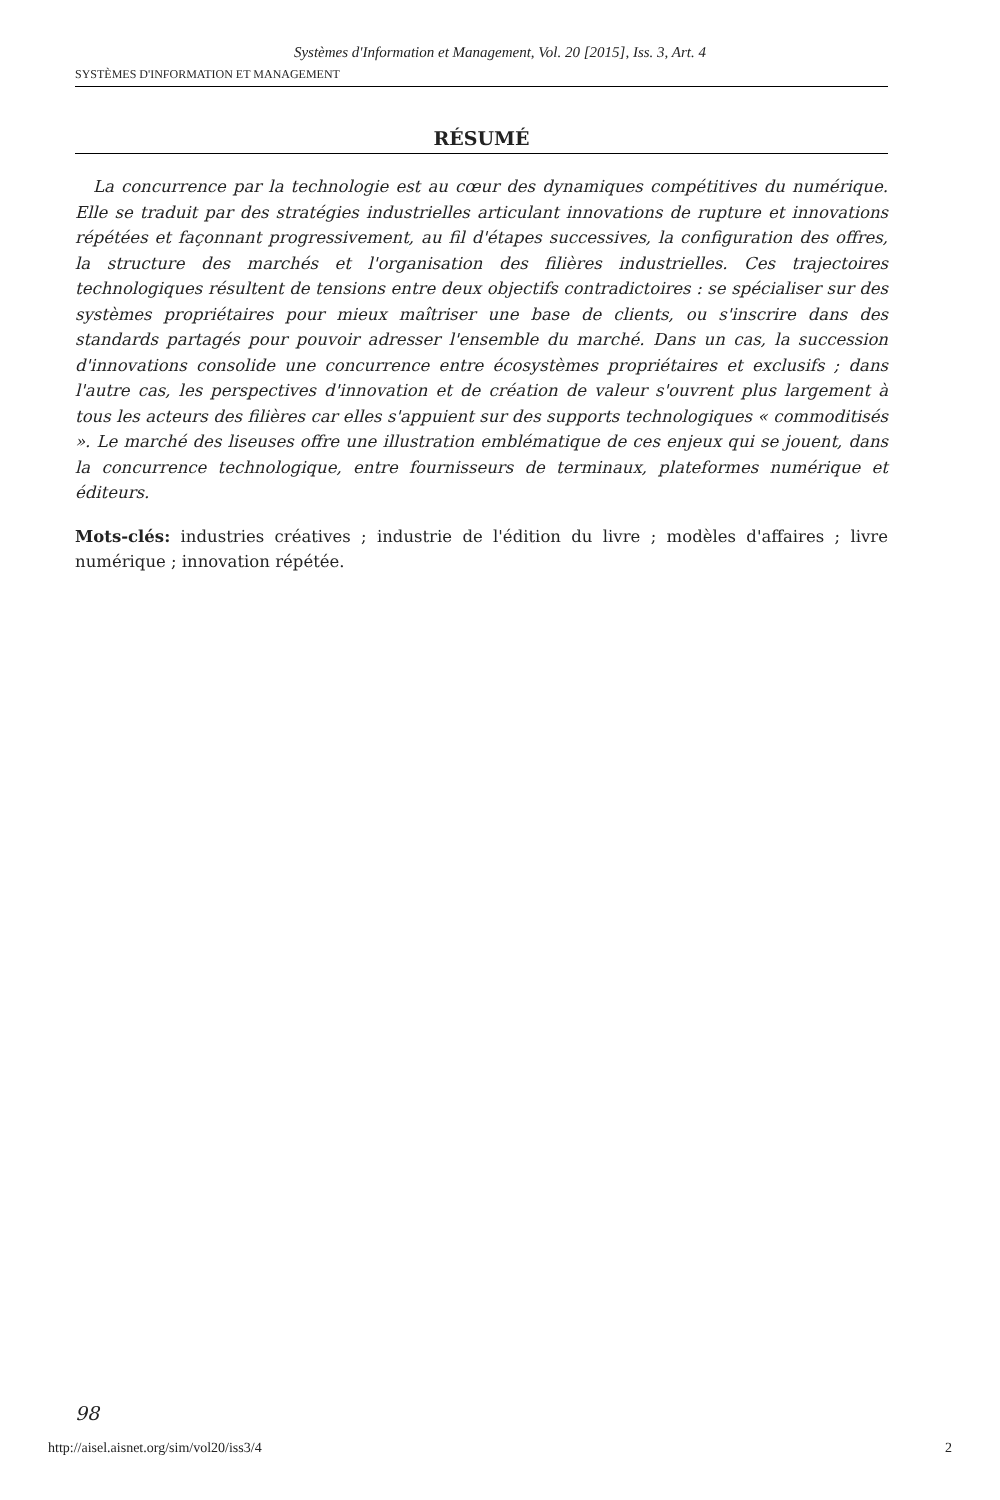Systèmes d'Information et Management, Vol. 20 [2015], Iss. 3, Art. 4
SYSTÈMES D'INFORMATION ET MANAGEMENT
RÉSUMÉ
La concurrence par la technologie est au cœur des dynamiques compétitives du numérique. Elle se traduit par des stratégies industrielles articulant innovations de rupture et innovations répétées et façonnant progressivement, au fil d'étapes successives, la configuration des offres, la structure des marchés et l'organisation des filières industrielles. Ces trajectoires technologiques résultent de tensions entre deux objectifs contradictoires : se spécialiser sur des systèmes propriétaires pour mieux maîtriser une base de clients, ou s'inscrire dans des standards partagés pour pouvoir adresser l'ensemble du marché. Dans un cas, la succession d'innovations consolide une concurrence entre écosystèmes propriétaires et exclusifs ; dans l'autre cas, les perspectives d'innovation et de création de valeur s'ouvrent plus largement à tous les acteurs des filières car elles s'appuient sur des supports technologiques « commoditisés ». Le marché des liseuses offre une illustration emblématique de ces enjeux qui se jouent, dans la concurrence technologique, entre fournisseurs de terminaux, plateformes numérique et éditeurs.
Mots-clés: industries créatives ; industrie de l'édition du livre ; modèles d'affaires ; livre numérique ; innovation répétée.
98
http://aisel.aisnet.org/sim/vol20/iss3/4 2